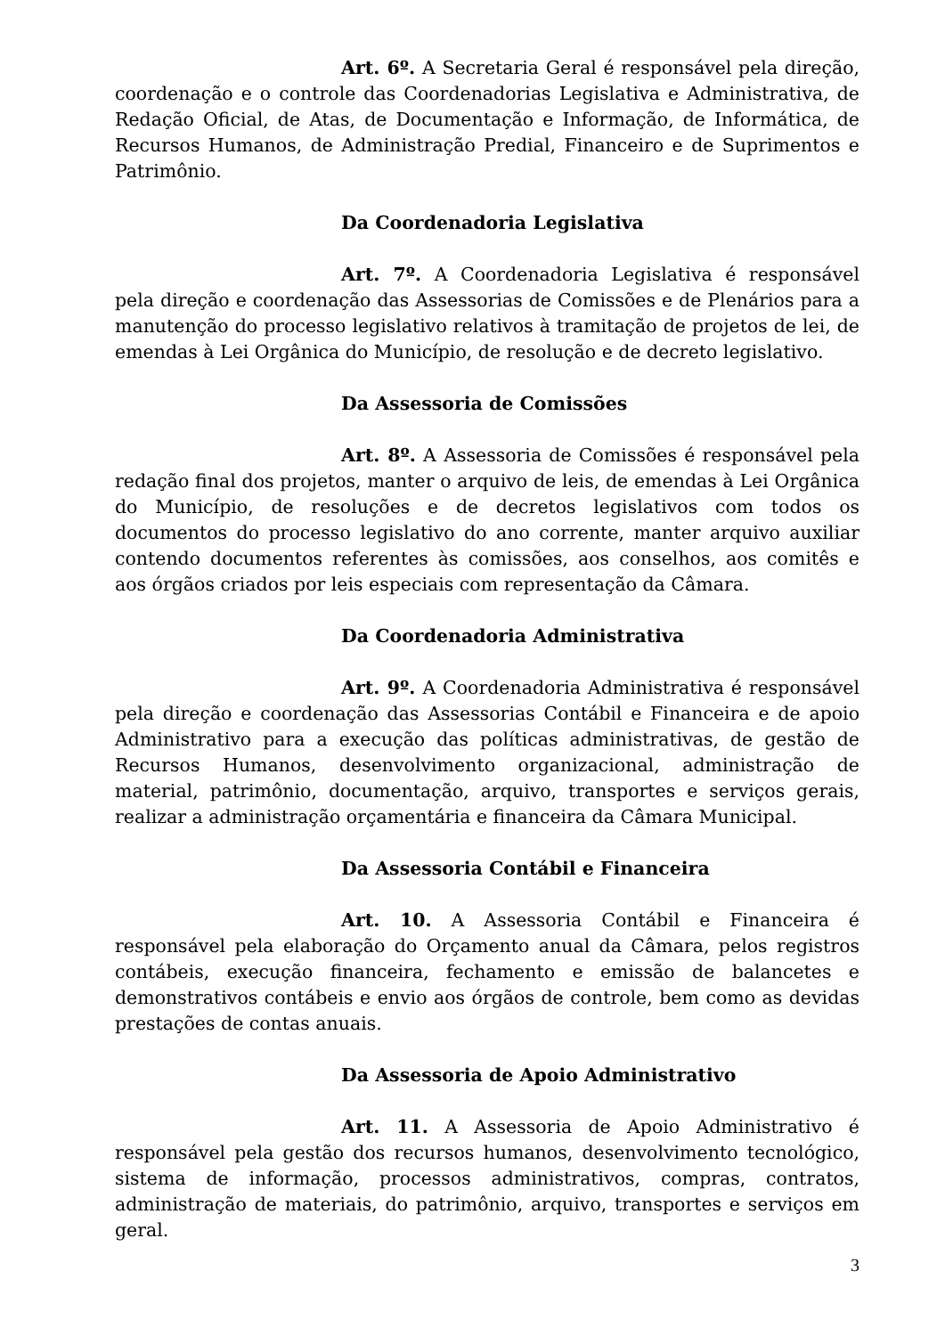Art. 6º. A Secretaria Geral é responsável pela direção, coordenação e o controle das Coordenadorias Legislativa e Administrativa, de Redação Oficial, de Atas, de Documentação e Informação, de Informática, de Recursos Humanos, de Administração Predial, Financeiro e de Suprimentos e Patrimônio.
Da Coordenadoria Legislativa
Art. 7º. A Coordenadoria Legislativa é responsável pela direção e coordenação das Assessorias de Comissões e de Plenários para a manutenção do processo legislativo relativos à tramitação de projetos de lei, de emendas à Lei Orgânica do Município, de resolução e de decreto legislativo.
Da Assessoria de Comissões
Art. 8º. A Assessoria de Comissões é responsável pela redação final dos projetos, manter o arquivo de leis, de emendas à Lei Orgânica do Município, de resoluções e de decretos legislativos com todos os documentos do processo legislativo do ano corrente, manter arquivo auxiliar contendo documentos referentes às comissões, aos conselhos, aos comitês e aos órgãos criados por leis especiais com representação da Câmara.
Da Coordenadoria Administrativa
Art. 9º. A Coordenadoria Administrativa é responsável pela direção e coordenação das Assessorias Contábil e Financeira e de apoio Administrativo para a execução das políticas administrativas, de gestão de Recursos Humanos, desenvolvimento organizacional, administração de material, patrimônio, documentação, arquivo, transportes e serviços gerais, realizar a administração orçamentária e financeira da Câmara Municipal.
Da Assessoria Contábil e Financeira
Art. 10. A Assessoria Contábil e Financeira é responsável pela elaboração do Orçamento anual da Câmara, pelos registros contábeis, execução financeira, fechamento e emissão de balancetes e demonstrativos contábeis e envio aos órgãos de controle, bem como as devidas prestações de contas anuais.
Da Assessoria de Apoio Administrativo
Art. 11. A Assessoria de Apoio Administrativo é responsável pela gestão dos recursos humanos, desenvolvimento tecnológico, sistema de informação, processos administrativos, compras, contratos, administração de materiais, do patrimônio, arquivo, transportes e serviços em geral.
3